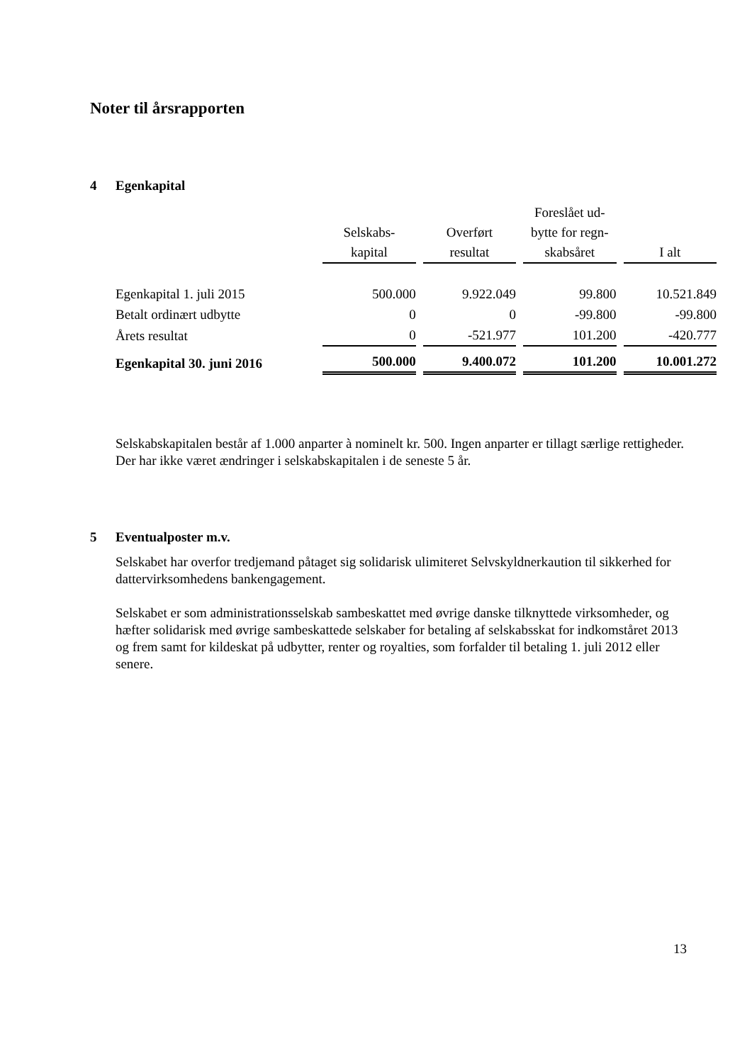Noter til årsrapporten
4 Egenkapital
| | Selskabs- kapital | Overført resultat | Foreslået ud- bytte for regn- skabsåret | I alt |
| --- | --- | --- | --- | --- |
| Egenkapital 1. juli 2015 | 500.000 | 9.922.049 | 99.800 | 10.521.849 |
| Betalt ordinært udbytte | 0 | 0 | -99.800 | -99.800 |
| Årets resultat | 0 | -521.977 | 101.200 | -420.777 |
| Egenkapital 30. juni 2016 | 500.000 | 9.400.072 | 101.200 | 10.001.272 |
Selskabskapitalen består af 1.000 anparter à nominelt kr. 500. Ingen anparter er tillagt særlige rettigheder.
Der har ikke været ændringer i selskabskapitalen i de seneste 5 år.
5 Eventualposter m.v.
Selskabet har overfor tredjemand påtaget sig solidarisk ulimiteret Selvskyldnerkaution til sikkerhed for dattervirksomhedens bankengagement.
Selskabet er som administrationsselskab sambeskattet med øvrige danske tilknyttede virksomheder, og hæfter solidarisk med øvrige sambeskattede selskaber for betaling af selskabsskat for indkomståret 2013 og frem samt for kildeskat på udbytter, renter og royalties, som forfalder til betaling 1. juli 2012 eller senere.
13